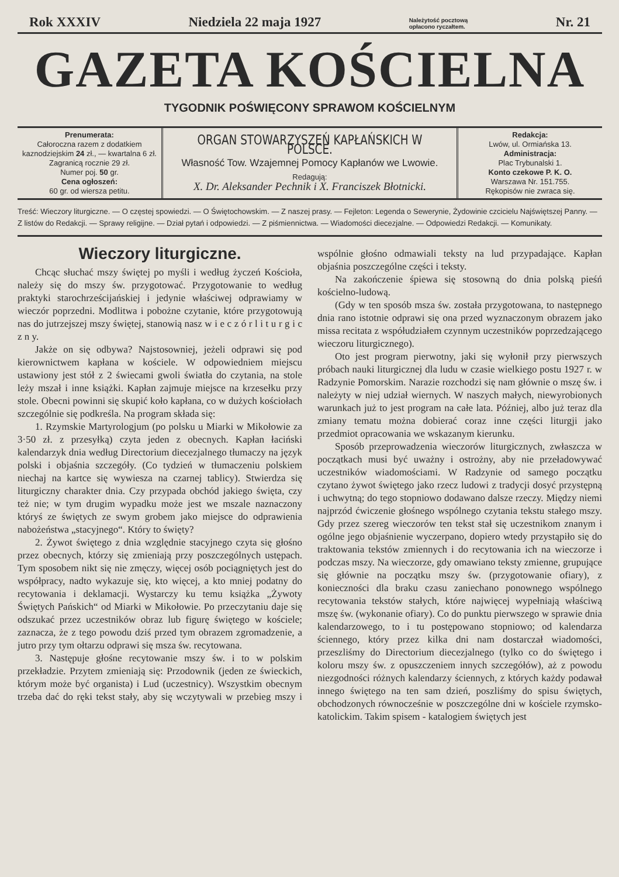Rok XXXIV Niedziela 22 maja 1927 Należytość pocztową
opłacono ryczałtem. Nr. 21
GAZETA KOŚCIELNA
TYGODNIK POŚWIĘCONY SPRAWOM KOŚCIELNYM
Prenumerata:
Całoroczna razem z dodatkiem kaznodziejskim 24 zł., — kwartalna 6 zł.
Zagranicą rocznie 29 zł.
Numer poj. 50 gr.
Cena ogłoszeń:
60 gr. od wiersza petitu.
ORGAN STOWARZYSZEŃ KAPŁAŃSKICH W POLSCE.
Własność Tow. Wzajemnej Pomocy Kapłanów we Lwowie.
Redagują:
X. Dr. Aleksander Pechnik i X. Franciszek Błotnicki.
Redakcja:
Lwów, ul. Ormiańska 13.
Administracja:
Plac Trybunalski 1.
Konto czekowe P. K. O.
Warszawa Nr. 151.755.
Rękopisów nie zwraca się.
Treść: Wieczory liturgiczne. — O częstej spowiedzi. — O Świętochowskim. — Z naszej prasy. — Fejleton: Legenda o Sewerynie, Żydowinie czcicielu Najświętszej Panny. — Z listów do Redakcji. — Sprawy religijne. — Dział pytań i odpowiedzi. — Z piśmiennictwa. — Wiadomości diecezjalne. — Odpowiedzi Redakcji. — Komunikaty.
Wieczory liturgiczne.
Chcąc słuchać mszy świętej po myśli i według życzeń Kościoła, należy się do mszy św. przygotować. Przygotowanie to według praktyki starochrześcijańskiej i jedynie właściwej odprawiamy w wieczór poprzedni. Modlitwa i pobożne czytanie, które przygotowują nas do jutrzejszej mszy świętej, stanowią nasz w i e c z ó r l i t u r g i c z n y.
Jakże on się odbywa? Najstosowniej, jeżeli odprawi się pod kierownictwem kapłana w kościele. W odpowiedniem miejscu ustawiony jest stół z 2 świecami gwoli światła do czytania, na stole leży mszał i inne książki. Kapłan zajmuje miejsce na krzesełku przy stole. Obecni powinni się skupić koło kapłana, co w dużych kościołach szczególnie się podkreśla. Na program składa się:
1. Rzymskie Martyrologjum (po polsku u Miarki w Mikołowie za 3·50 zł. z przesyłką) czyta jeden z obecnych. Kapłan łaciński kalendarzyk dnia według Directorium diecezjalnego tłumaczy na język polski i objaśnia szczegóły. (Co tydzień w tłumaczeniu polskiem niechaj na kartce się wywiesza na czarnej tablicy). Stwierdza się liturgiczny charakter dnia. Czy przypada obchód jakiego święta, czy też nie; w tym drugim wypadku może jest we mszale naznaczony któryś ze świętych ze swym grobem jako miejsce do odprawienia nabożeństwa „stacyjnego“. Który to święty?
2. Żywot świętego z dnia względnie stacyjnego czyta się głośno przez obecnych, którzy się zmieniają przy poszczególnych ustępach. Tym sposobem nikt się nie zmęczy, więcej osób pociągniętych jest do współpracy, nadto wykazuje się, kto więcej, a kto mniej podatny do recytowania i deklamacji. Wystarczy ku temu książka „Żywoty Świętych Pańskich“ od Miarki w Mikołowie. Po przeczytaniu daje się odszukać przez uczestników obraz lub figurę świętego w kościele; zaznacza, że z tego powodu dziś przed tym obrazem zgromadzenie, a jutro przy tym ołtarzu odprawi się msza św. recytowana.
3. Następuje głośne recytowanie mszy św. i to w polskim przekładzie. Przytem zmieniają się: Przodownik (jeden ze świeckich, którym może być organista) i Lud (uczestnicy). Wszystkim obecnym trzeba dać do ręki tekst stały, aby się wczytywali w przebieg mszy i wspólnie głośno odmawiali teksty na lud przypadające. Kapłan objaśnia poszczególne części i teksty.
Na zakończenie śpiewa się stosowną do dnia polską pieśń kościelno-ludową.
(Gdy w ten sposób msza św. została przygotowana, to następnego dnia rano istotnie odprawi się ona przed wyznaczonym obrazem jako missa recitata z współudziałem czynnym uczestników poprzedzającego wieczoru liturgicznego).
Oto jest program pierwotny, jaki się wyłonił przy pierwszych próbach nauki liturgicznej dla ludu w czasie wielkiego postu 1927 r. w Radzynie Pomorskim. Narazie rozchodzi się nam głównie o mszę św. i należyty w niej udział wiernych. W naszych małych, niewyrobionych warunkach już to jest program na całe lata. Później, albo już teraz dla zmiany tematu można dobierać coraz inne części liturgji jako przedmiot opracowania we wskazanym kierunku.
Sposób przeprowadzenia wieczorów liturgicznych, zwłaszcza w początkach musi być uważny i ostrożny, aby nie przeładowywać uczestników wiadomościami. W Radzynie od samego początku czytano żywot świętego jako rzecz ludowi z tradycji dosyć przystępną i uchwytną; do tego stopniowo dodawano dalsze rzeczy. Między niemi najprzód ćwiczenie głośnego wspólnego czytania tekstu stałego mszy. Gdy przez szereg wieczorów ten tekst stał się uczestnikom znanym i ogólne jego objaśnienie wyczerpano, dopiero wtedy przystąpiło się do traktowania tekstów zmiennych i do recytowania ich na wieczorze i podczas mszy. Na wieczorze, gdy omawiano teksty zmienne, grupujące się głównie na początku mszy św. (przygotowanie ofiary), z konieczności dla braku czasu zaniechano ponownego wspólnego recytowania tekstów stałych, które najwięcej wypełniają właściwą mszę św. (wykonanie ofiary). Co do punktu pierwszego w sprawie dnia kalendarzowego, to i tu postępowano stopniowo; od kalendarza ściennego, który przez kilka dni nam dostarczał wiadomości, przeszliśmy do Directorium diecezjalnego (tylko co do świętego i koloru mszy św. z opuszczeniem innych szczegółów), aż z powodu niezgodności różnych kalendarzy ściennych, z których każdy podawał innego świętego na ten sam dzień, poszliśmy do spisu świętych, obchodzonych równocześnie w poszczególne dni w kościele rzymsko-katolickim. Takim spisem - katalogiem świętych jest